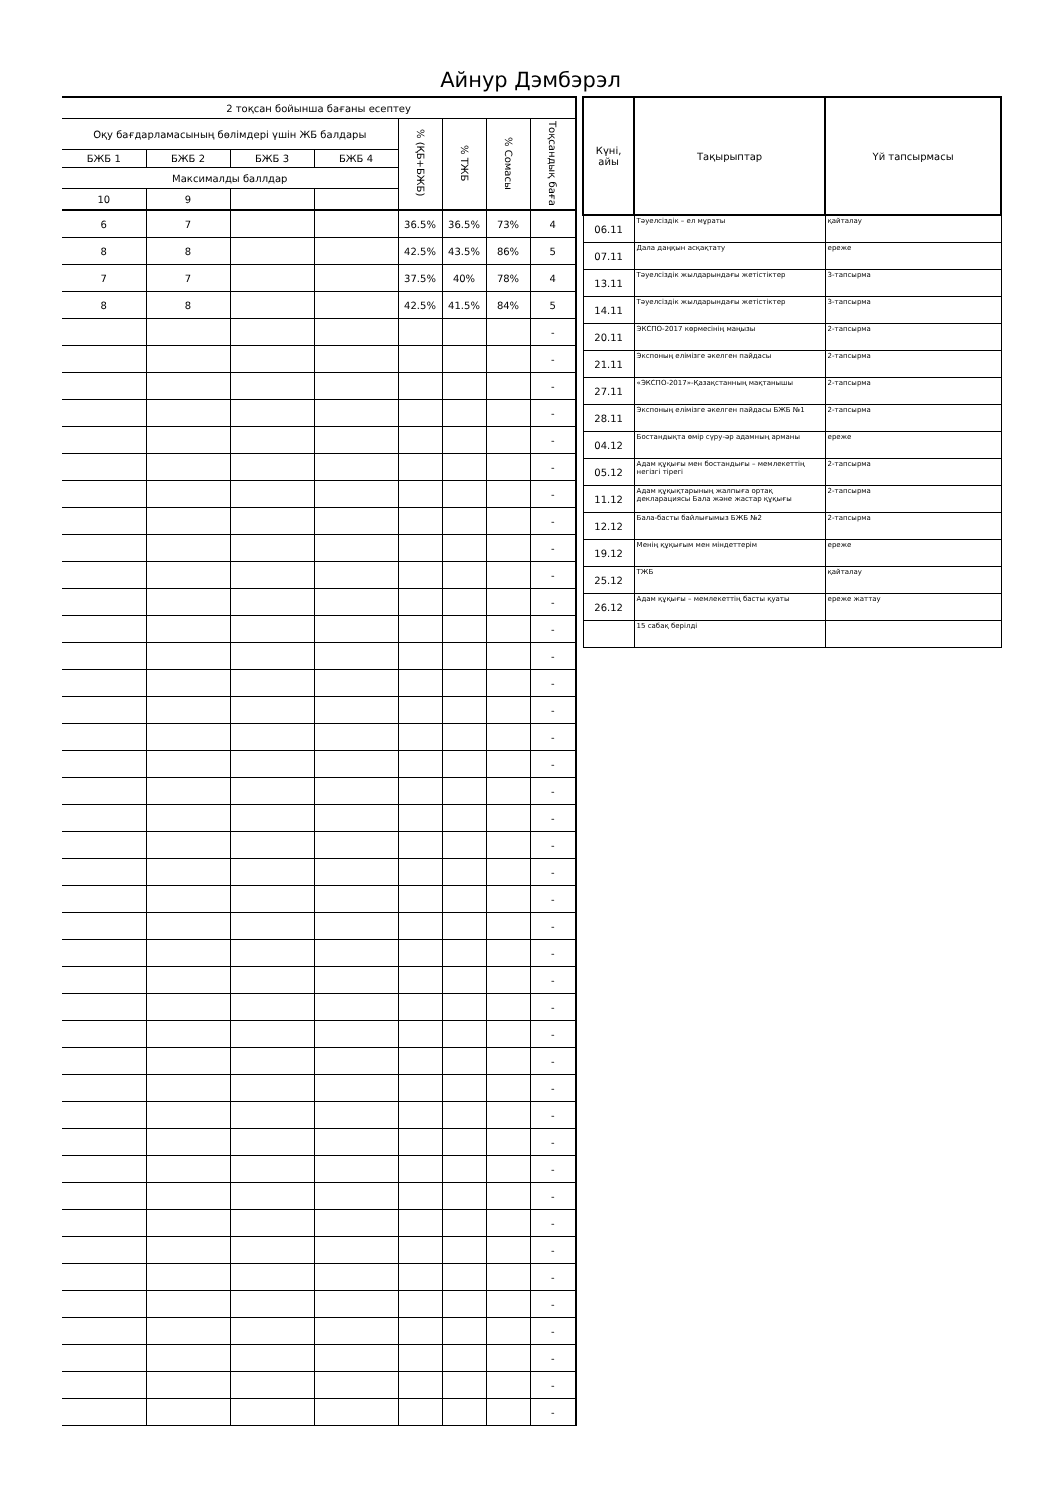Айнур Дэмбэрэл
| 2 тоқсан бойынша бағаны есептеу | | | | | | | |
| --- | --- | --- | --- | --- | --- | --- | --- |
| Оқу бағдарламасының бөлімдері үшін ЖБ балдары | | | | % (ҚБ+БЖБ) | % ТЖБ | % Сомасы | Тоқсандық баға |
| БЖБ 1 | БЖБ 2 | БЖБ 3 | БЖБ 4 | | | | |
| Максималды баллдар | | | | | | | |
| 10 | 9 | | | | | | |
| 6 | 7 | | | 36.5% | 36.5% | 73% | 4 |
| 8 | 8 | | | 42.5% | 43.5% | 86% | 5 |
| 7 | 7 | | | 37.5% | 40% | 78% | 4 |
| 8 | 8 | | | 42.5% | 41.5% | 84% | 5 |
| | | | | | | | - |
| | | | | | | | - |
| | | | | | | | - |
| | | | | | | | - |
| | | | | | | | - |
| | | | | | | | - |
| | | | | | | | - |
| | | | | | | | - |
| | | | | | | | - |
| | | | | | | | - |
| | | | | | | | - |
| | | | | | | | - |
| | | | | | | | - |
| | | | | | | | - |
| | | | | | | | - |
| | | | | | | | - |
| | | | | | | | - |
| | | | | | | | - |
| | | | | | | | - |
| | | | | | | | - |
| | | | | | | | - |
| | | | | | | | - |
| | | | | | | | - |
| | | | | | | | - |
| | | | | | | | - |
| | | | | | | | - |
| | | | | | | | - |
| | | | | | | | - |
| | | | | | | | - |
| | | | | | | | - |
| | | | | | | | - |
| | | | | | | | - |
| | | | | | | | - |
| | | | | | | | - |
| | | | | | | | - |
| | | | | | | | - |
| | | | | | | | - |
| | | | | | | | - |
| | | | | | | | - |
| | | | | | | | - |
| | | | | | | | - |
| Күні, айы | Тақырыптар | Үй тапсырмасы |
| --- | --- | --- |
| 06.11 | Тәуелсіздік – ел мұраты | қайталау |
| 07.11 | Дала даңқын асқақтату | ереже |
| 13.11 | Тәуелсіздік жылдарындағы жетістіктер | 3-тапсырма |
| 14.11 | Тәуелсіздік жылдарындағы жетістіктер | 3-тапсырма |
| 20.11 | ЭКСПО-2017 көрмесінің маңызы | 2-тапсырма |
| 21.11 | Экспоның елімізге әкелген пайдасы | 2-тапсырма |
| 27.11 | «ЭКСПО-2017»-Қазақстанның мақтанышы | 2-тапсырма |
| 28.11 | Экспоның елімізге әкелген пайдасы БЖБ №1 | 2-тапсырма |
| 04.12 | Бостандықта өмір сүру-әр адамның арманы | ереже |
| 05.12 | Адам құқығы мен бостандығы – мемлекеттің негізгі тірегі | 2-тапсырма |
| 11.12 | Адам құқықтарының жалпыға ортақ декларациясы Бала және жастар құқығы | 2-тапсырма |
| 12.12 | Бала-басты байлығымыз БЖБ №2 | 2-тапсырма |
| 19.12 | Менің құқығым мен міндеттерім | ереже |
| 25.12 | ТЖБ | қайталау |
| 26.12 | Адам құқығы – мемлекеттің басты қуаты | ереже жаттау |
| | 15 сабақ берілді | |